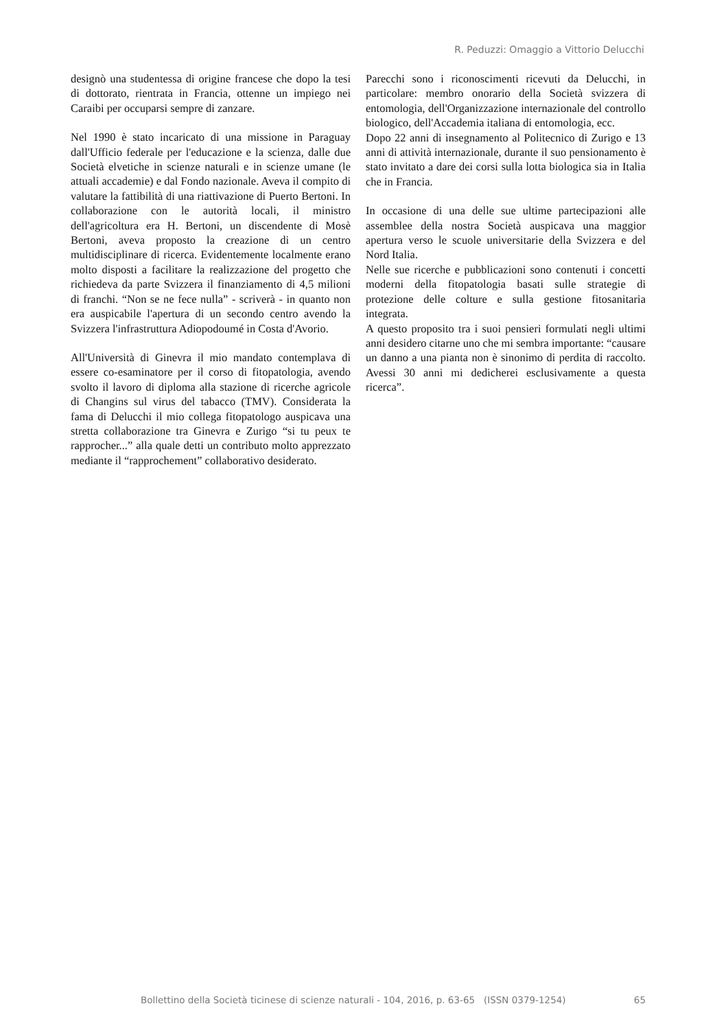R. Peduzzi: Omaggio a Vittorio Delucchi
designò una studentessa di origine francese che dopo la tesi di dottorato, rientrata in Francia, ottenne un impiego nei Caraibi per occuparsi sempre di zanzare.
Nel 1990 è stato incaricato di una missione in Paraguay dall'Ufficio federale per l'educazione e la scienza, dalle due Società elvetiche in scienze naturali e in scienze umane (le attuali accademie) e dal Fondo nazionale. Aveva il compito di valutare la fattibilità di una riattivazione di Puerto Bertoni. In collaborazione con le autorità locali, il ministro dell'agricoltura era H. Bertoni, un discendente di Mosè Bertoni, aveva proposto la creazione di un centro multidisciplinare di ricerca. Evidentemente localmente erano molto disposti a facilitare la realizzazione del progetto che richiedeva da parte Svizzera il finanziamento di 4,5 milioni di franchi. “Non se ne fece nulla” - scriverà - in quanto non era auspicabile l'apertura di un secondo centro avendo la Svizzera l'infrastruttura Adiopodoumé in Costa d'Avorio.
All'Università di Ginevra il mio mandato contemplava di essere co-esaminatore per il corso di fitopatologia, avendo svolto il lavoro di diploma alla stazione di ricerche agricole di Changins sul virus del tabacco (TMV). Considerata la fama di Delucchi il mio collega fitopatologo auspicava una stretta collaborazione tra Ginevra e Zurigo “si tu peux te rapprocher...” alla quale detti un contributo molto apprezzato mediante il “rapprochement” collaborativo desiderato.
Parecchi sono i riconoscimenti ricevuti da Delucchi, in particolare: membro onorario della Società svizzera di entomologia, dell'Organizzazione internazionale del controllo biologico, dell'Accademia italiana di entomologia, ecc.
Dopo 22 anni di insegnamento al Politecnico di Zurigo e 13 anni di attività internazionale, durante il suo pensionamento è stato invitato a dare dei corsi sulla lotta biologica sia in Italia che in Francia.
In occasione di una delle sue ultime partecipazioni alle assemblee della nostra Società auspicava una maggior apertura verso le scuole universitarie della Svizzera e del Nord Italia.
Nelle sue ricerche e pubblicazioni sono contenuti i concetti moderni della fitopatologia basati sulle strategie di protezione delle colture e sulla gestione fitosanitaria integrata.
A questo proposito tra i suoi pensieri formulati negli ultimi anni desidero citarne uno che mi sembra importante: “causare un danno a una pianta non è sinonimo di perdita di raccolto. Avessi 30 anni mi dedicherei esclusivamente a questa ricerca”.
Bollettino della Società ticinese di scienze naturali - 104, 2016, p. 63-65 (ISSN 0379-1254) 65